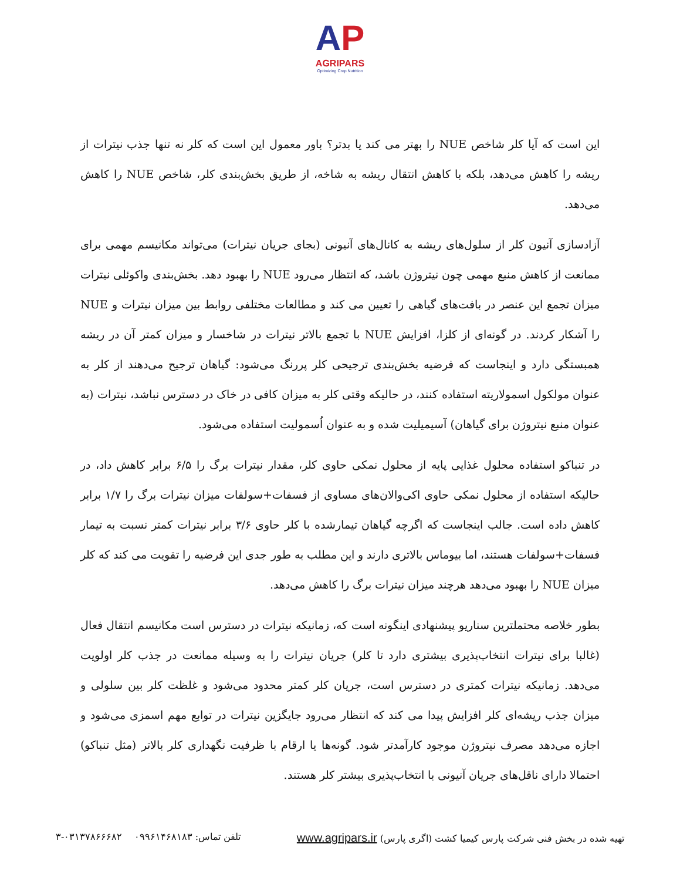AP
AGRIPARS
Optimizing Crop Nutrition
این است که آیا کلر شاخص NUE را بهتر می کند یا بدتر؟ باور معمول این است که کلر نه تنها جذب نیترات از ریشه را کاهش می‌دهد، بلکه با کاهش انتقال ریشه به شاخه، از طریق بخش‌بندی کلر، شاخص NUE را کاهش می‌دهد.
آزادسازی آنیون کلر از سلول‌های ریشه به کانال‌های آنیونی (بجای جریان نیترات) می‌تواند مکانیسم مهمی برای ممانعت از کاهش منبع مهمی چون نیتروژن باشد، که انتظار می‌رود NUE را بهبود دهد. بخش‌بندی واکوئلی نیترات میزان تجمع این عنصر در بافت‌های گیاهی را تعیین می کند و مطالعات مختلفی روابط بین میزان نیترات و NUE را آشکار کردند. در گونه‌ای از کلزا، افزایش NUE با تجمع بالاتر نیترات در شاخسار و میزان کمتر آن در ریشه همبستگی دارد و اینجاست که فرضیه بخش‌بندی ترجیحی کلر پررنگ می‌شود: گیاهان ترجیح می‌دهند از کلر به عنوان مولکول اسمولاریته استفاده کنند، در حالیکه وقتی کلر به میزان کافی در خاک در دسترس نباشد، نیترات (به عنوان منبع نیتروژن برای گیاهان) آسیمیلیت شده و به عنوان اُسمولیت استفاده می‌شود.
در تنباکو استفاده محلول غذایی پایه از محلول نمکی حاوی کلر، مقدار نیترات برگ را ۶/۵ برابر کاهش داد، در حالیکه استفاده از محلول نمکی حاوی اکی‌والان‌های مساوی از فسفات+سولفات میزان نیترات برگ را ۱/۷ برابر کاهش داده است. جالب اینجاست که اگرچه گیاهان تیمارشده با کلر حاوی ۳/۶ برابر نیترات کمتر نسبت به تیمار فسفات+سولفات هستند، اما بیوماس بالاتری دارند و این مطلب به طور جدی این فرضیه را تقویت می کند که کلر میزان NUE را بهبود می‌دهد هرچند میزان نیترات برگ را کاهش می‌دهد.
بطور خلاصه محتملترین سناریو پیشنهادی اینگونه است که، زمانیکه نیترات در دسترس است مکانیسم انتقال فعال (غالبا برای نیترات انتخاب‌پذیری بیشتری دارد تا کلر) جریان نیترات را به وسیله ممانعت در جذب کلر اولویت می‌دهد. زمانیکه نیترات کمتری در دسترس است، جریان کلر کمتر محدود می‌شود و غلظت کلر بین سلولی و میزان جذب ریشه‌ای کلر افزایش پیدا می کند که انتظار می‌رود جایگزین نیترات در توابع مهم اسمزی می‌شود و اجازه می‌دهد مصرف نیتروژن موجود کارآمدتر شود. گونه‌ها یا ارقام با ظرفیت نگهداری کلر بالاتر (مثل تنباکو) احتمالا دارای ناقل‌های جریان آنیونی با انتخاب‌پذیری بیشتر کلر هستند.
تهیه شده در بخش فنی شرکت پارس کیمیا کشت (اگری پارس) www.agripars.ir تلفن تماس: ۰۹۹۶۱۴۶۸۱۸۳ ۰۳۱۳۷۸۶۶۶۸۲-۳